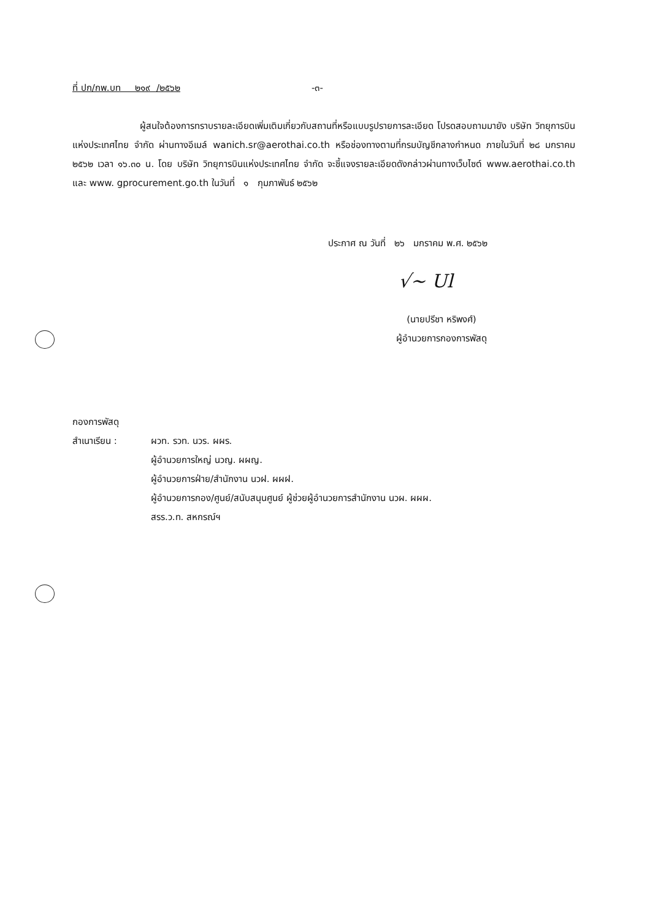ที่ ปก/กพ.บท ๒๑๙ /๒๕๖๒ -๓-
ผู้สนใจต้องการทราบรายละเอียดเพิ่มเติมเกี่ยวกับสถานที่หรือแบบรูปรายการละเอียด โปรดสอบถามมายัง บริษัท วิทยุการบินแห่งประเทศไทย จำกัด ผ่านทางอีเมล์ wanich.sr@aerothai.co.th หรือช่องทางตามที่กรมบัญชีกลางกำหนด ภายในวันที่ ๒๘ มกราคม ๒๕๖๒ เวลา ๑๖.๓๐ น. โดย บริษัท วิทยุการบินแห่งประเทศไทย จำกัด จะชี้แจงรายละเอียดดังกล่าวผ่านทางเว็บไซต์ www.aerothai.co.th และ www. gprocurement.go.th ในวันที่ ๑ กุมภาพันธ์ ๒๕๖๒
ประกาศ ณ วันที่ ๒๖ มกราคม พ.ศ. ๒๕๖๒
√~ Ul
(นายปรีชา หริพงศ์)
ผู้อำนวยการกองการพัสดุ
กองการพัสดุ
| สำเนาเรียน : | ผวท. รวท. นวร. ผผร. ผู้อำนวยการใหญ่ นวญ. ผผญ. ผู้อำนวยการฝ่าย/สำนักงาน นวฝ. ผผฝ. ผู้อำนวยการกอง/ศูนย์/สนับสนุนศูนย์ ผู้ช่วยผู้อำนวยการสำนักงาน นวผ. ผผผ. สรร.ว.ท. สหกรณ์ฯ |